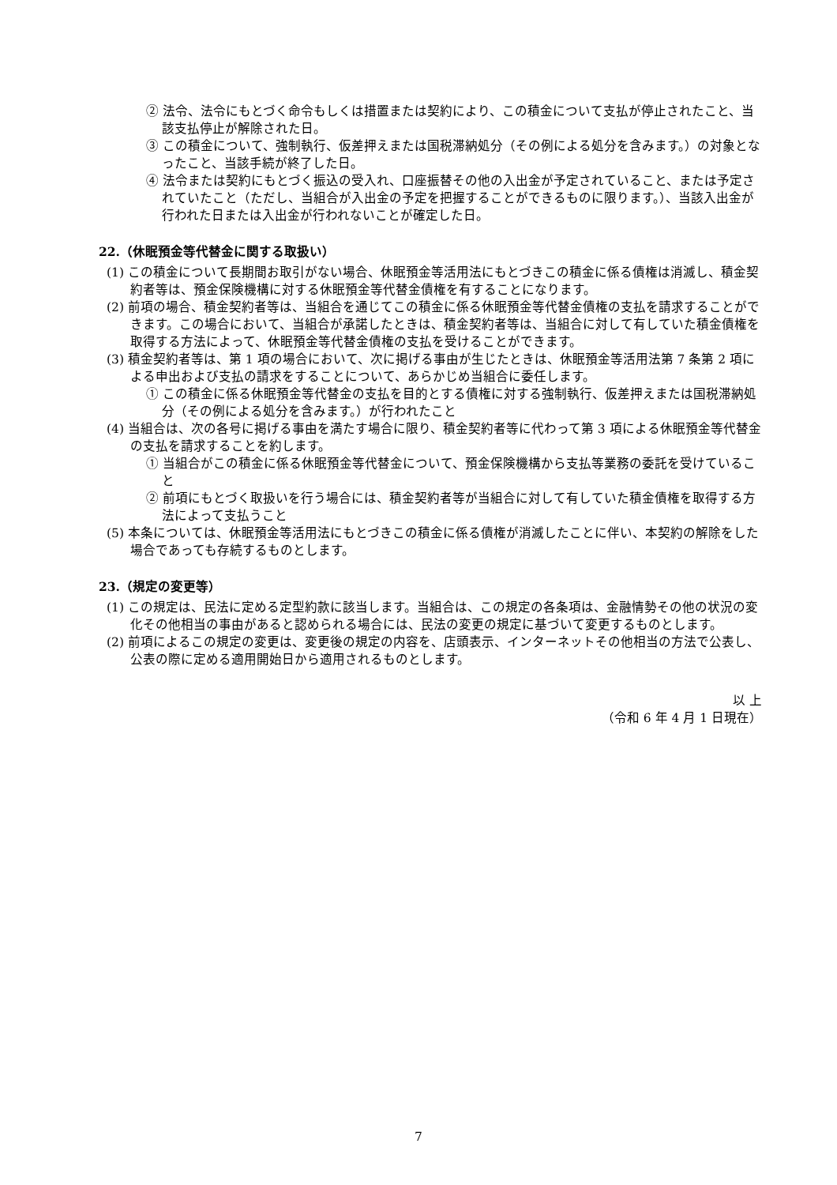② 法令、法令にもとづく命令もしくは措置または契約により、この積金について支払が停止されたこと、当該支払停止が解除された日。
③ この積金について、強制執行、仮差押えまたは国税滞納処分（その例による処分を含みます。）の対象となったこと、当該手続が終了した日。
④ 法令または契約にもとづく振込の受入れ、口座振替その他の入出金が予定されていること、または予定されていたこと（ただし、当組合が入出金の予定を把握することができるものに限ります。）、当該入出金が行われた日または入出金が行われないことが確定した日。
22.（休眠預金等代替金に関する取扱い）
(1) この積金について長期間お取引がない場合、休眠預金等活用法にもとづきこの積金に係る債権は消滅し、積金契約者等は、預金保険機構に対する休眠預金等代替金債権を有することになります。
(2) 前項の場合、積金契約者等は、当組合を通じてこの積金に係る休眠預金等代替金債権の支払を請求することができます。この場合において、当組合が承諾したときは、積金契約者等は、当組合に対して有していた積金債権を取得する方法によって、休眠預金等代替金債権の支払を受けることができます。
(3) 積金契約者等は、第 1 項の場合において、次に掲げる事由が生じたときは、休眠預金等活用法第 7 条第 2 項による申出および支払の請求をすることについて、あらかじめ当組合に委任します。
① この積金に係る休眠預金等代替金の支払を目的とする債権に対する強制執行、仮差押えまたは国税滞納処分（その例による処分を含みます。）が行われたこと
(4) 当組合は、次の各号に掲げる事由を満たす場合に限り、積金契約者等に代わって第 3 項による休眠預金等代替金の支払を請求することを約します。
① 当組合がこの積金に係る休眠預金等代替金について、預金保険機構から支払等業務の委託を受けていること
② 前項にもとづく取扱いを行う場合には、積金契約者等が当組合に対して有していた積金債権を取得する方法によって支払うこと
(5) 本条については、休眠預金等活用法にもとづきこの積金に係る債権が消滅したことに伴い、本契約の解除をした場合であっても存続するものとします。
23.（規定の変更等）
(1) この規定は、民法に定める定型約款に該当します。当組合は、この規定の各条項は、金融情勢その他の状況の変化その他相当の事由があると認められる場合には、民法の変更の規定に基づいて変更するものとします。
(2) 前項によるこの規定の変更は、変更後の規定の内容を、店頭表示、インターネットその他相当の方法で公表し、公表の際に定める適用開始日から適用されるものとします。
以 上
（令和 6 年 4 月 1 日現在）
7